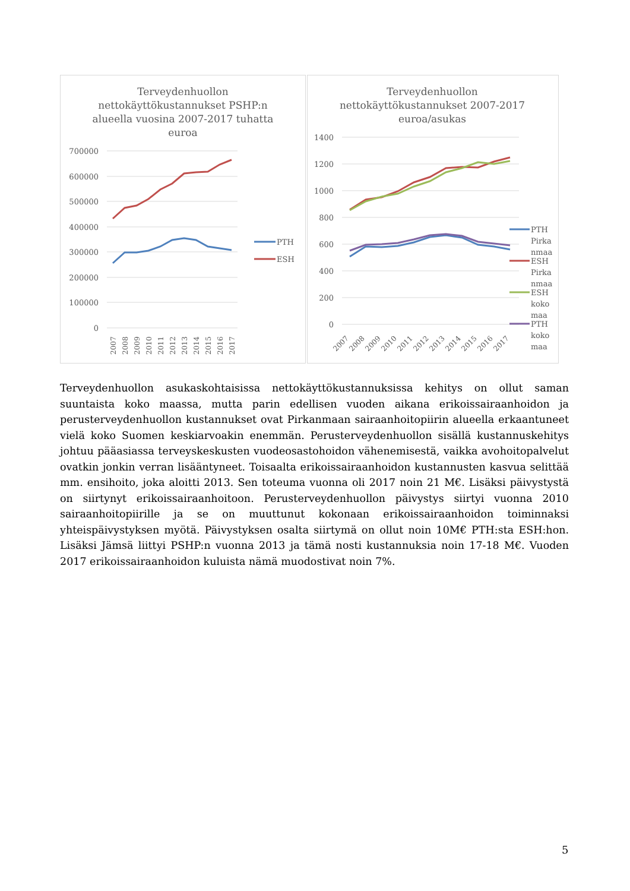Terveydenhuollon
nettokäyttökustannukset PSHP:n
alueella vuosina 2007-2017 tuhatta
euroa
700000
600000
500000
400000
300000
200000
100000
0
2007
2008
2009
2010
2011
2012
2013
2014
2015
2016
2017
PTH
ESH
Terveydenhuollon
nettokäyttökustannukset 2007-2017
euroa/asukas
1400
1200
1000
800
600
400
200
0
2007
2008
2009
2010
2011
2012
2013
2014
2015
2016
2017
PTH
Pirka
nmaa
ESH
Pirka
nmaa
ESH
koko
maa
PTH
koko
maa
Terveydenhuollon asukaskohtaisissa nettokäyttökustannuksissa kehitys on ollut saman suuntaista koko maassa, mutta parin edellisen vuoden aikana erikoissairaanhoidon ja perusterveydenhuollon kustannukset ovat Pirkanmaan sairaanhoitopiirin alueella erkaantuneet vielä koko Suomen keskiarvoakin enemmän. Perusterveydenhuollon sisällä kustannuskehitys johtuu pääasiassa terveyskeskusten vuodeosastohoidon vähenemisestä, vaikka avohoitopalvelut ovatkin jonkin verran lisääntyneet. Toisaalta erikoissairaanhoidon kustannusten kasvua selittää mm. ensihoito, joka aloitti 2013. Sen toteuma vuonna oli 2017 noin 21 M€. Lisäksi päivystystä on siirtynyt erikoissairaanhoitoon. Perusterveydenhuollon päivystys siirtyi vuonna 2010 sairaanhoitopiirille ja se on muuttunut kokonaan erikoissairaanhoidon toiminnaksi yhteispäivystyksen myötä. Päivystyksen osalta siirtymä on ollut noin 10M€ PTH:sta ESH:hon. Lisäksi Jämsä liittyi PSHP:n vuonna 2013 ja tämä nosti kustannuksia noin 17-18 M€. Vuoden 2017 erikoissairaanhoidon kuluista nämä muodostivat noin 7%.
5